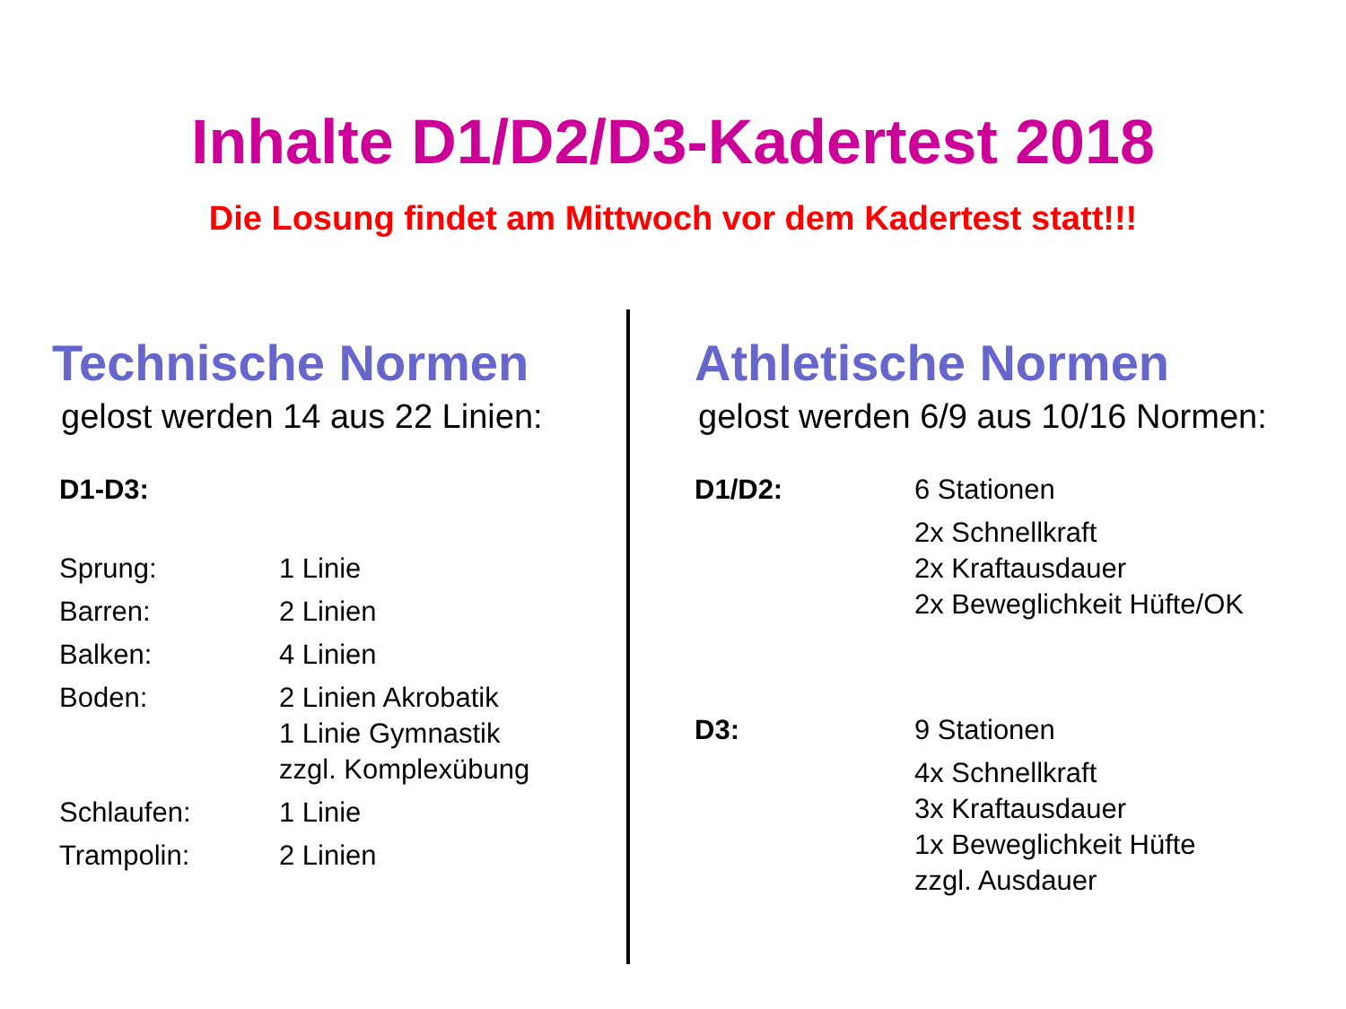Inhalte D1/D2/D3-Kadertest 2018
Die Losung findet am Mittwoch vor dem Kadertest statt!!!
Technische Normen
gelost werden 14 aus 22 Linien:
D1-D3:
Sprung: 1 Linie
Barren: 2 Linien
Balken: 4 Linien
Boden: 2 Linien Akrobatik
1 Linie Gymnastik
zzgl. Komplexübung
Schlaufen: 1 Linie
Trampolin: 2 Linien
Athletische Normen
gelost werden 6/9 aus 10/16 Normen:
D1/D2: 6 Stationen
2x Schnellkraft
2x Kraftausdauer
2x Beweglichkeit Hüfte/OK
D3: 9 Stationen
4x Schnellkraft
3x Kraftausdauer
1x Beweglichkeit Hüfte
zzgl. Ausdauer